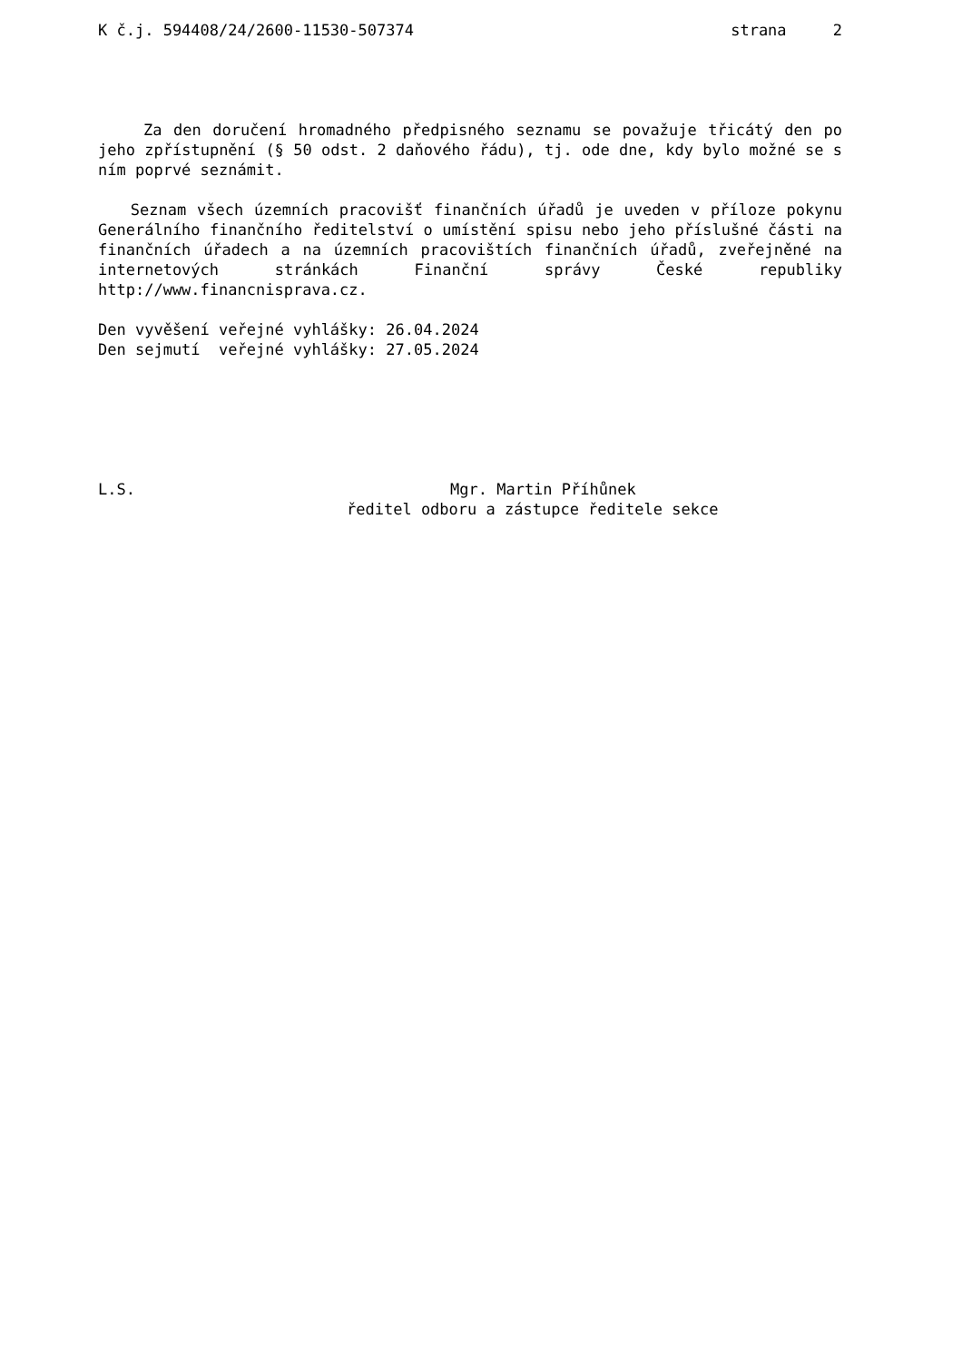K č.j. 594408/24/2600-11530-507374 strana 2
Za den doručení hromadného předpisného seznamu se považuje třicátý den po jeho zpřístupnění (§ 50 odst. 2 daňového řádu), tj. ode dne, kdy bylo možné se s ním poprvé seznámit.
Seznam všech územních pracovišť finančních úřadů je uveden v příloze pokynu Generálního finančního ředitelství o umístění spisu nebo jeho příslušné části na finančních úřadech a na územních pracovištích finančních úřadů, zveřejněné na internetových stránkách Finanční správy České republiky http://www.financnisprava.cz.
Den vyvěšení veřejné vyhlášky: 26.04.2024
Den sejmutí veřejné vyhlášky: 27.05.2024
L.S. Mgr. Martin Příhůnek
ředitel odboru a zástupce ředitele sekce